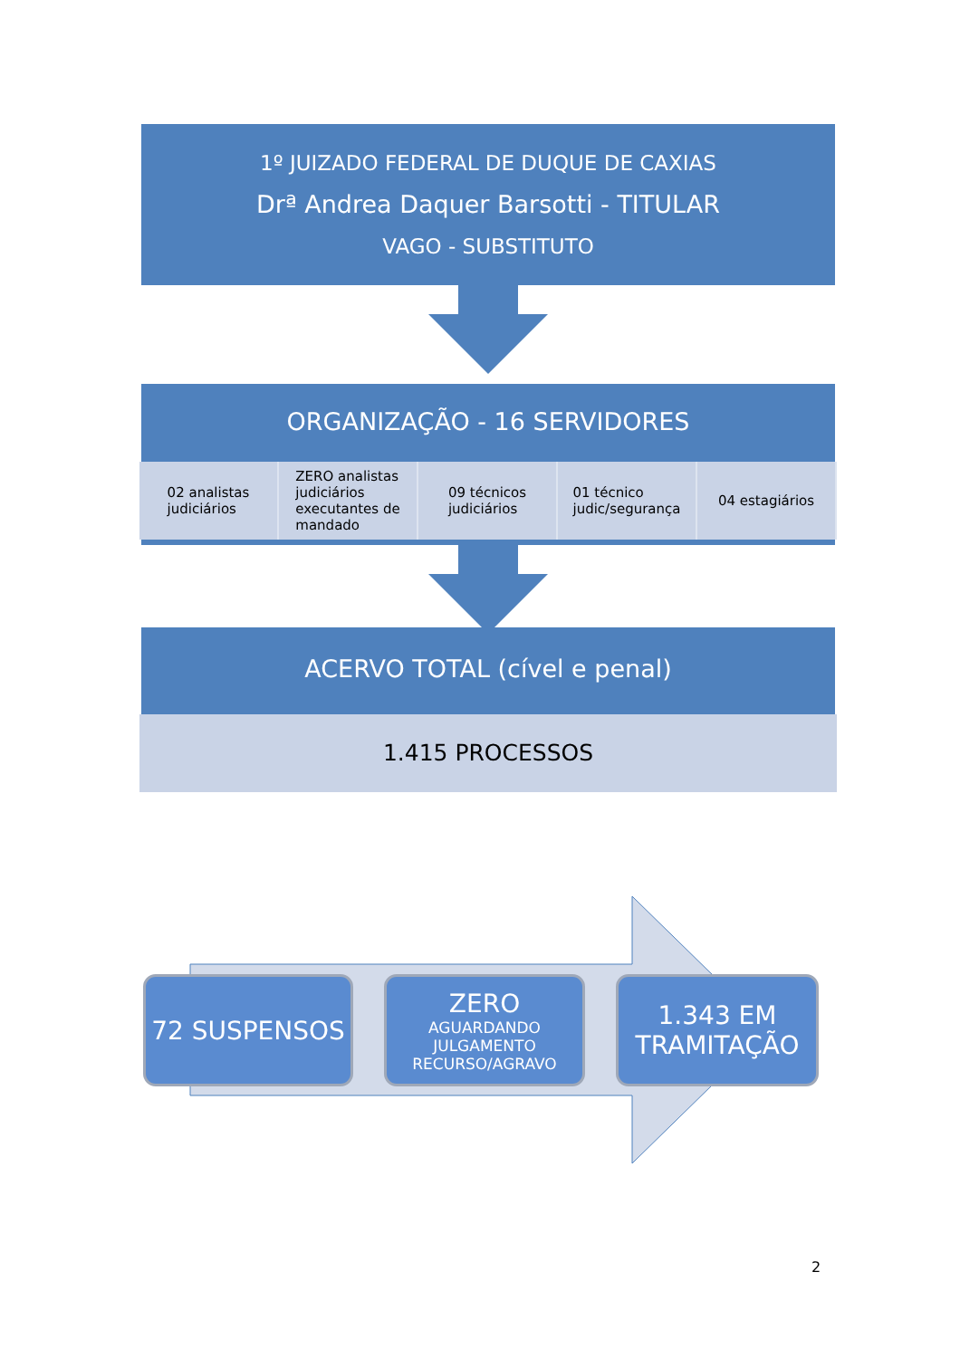1º JUIZADO FEDERAL DE DUQUE DE CAXIAS
Drª Andrea Daquer Barsotti - TITULAR
VAGO - SUBSTITUTO
ORGANIZAÇÃO - 16 SERVIDORES
02 analistas
judiciários
ZERO analistas
judiciários
executantes de
mandado
09 técnicos
judiciários
01 técnico
judic/segurança
04 estagiários
ACERVO TOTAL (cível e penal)
1.415 PROCESSOS
72 SUSPENSOS
ZERO
AGUARDANDO
JULGAMENTO
RECURSO/AGRAVO
1.343 EM
TRAMITAÇÃO
2